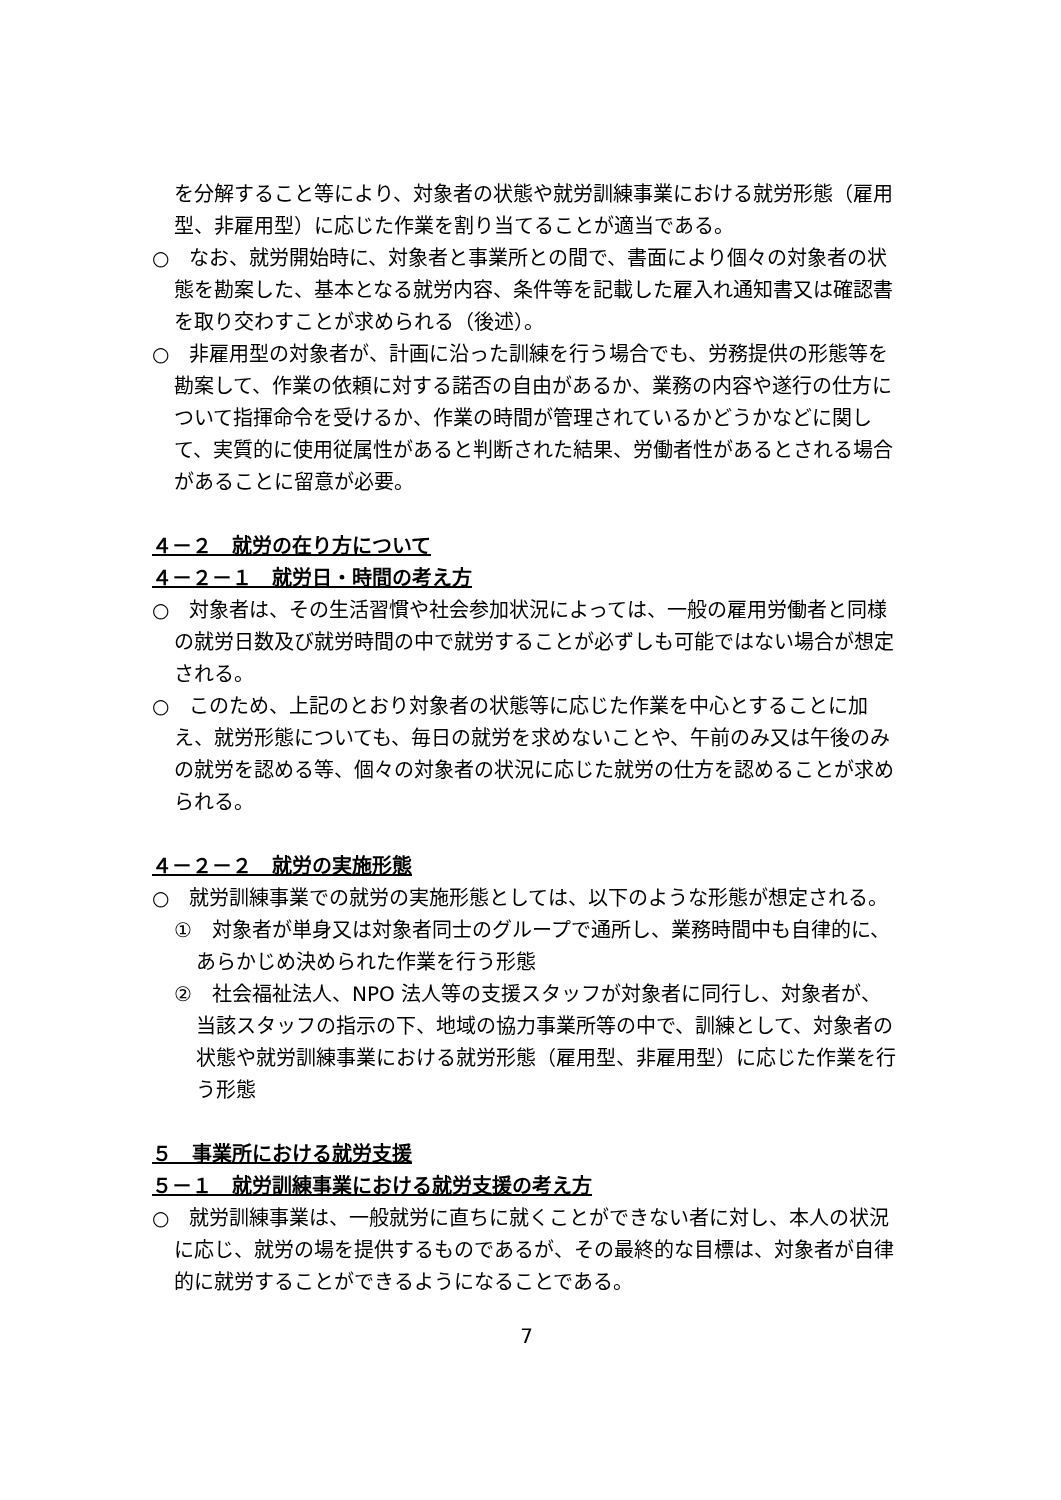を分解すること等により、対象者の状態や就労訓練事業における就労形態（雇用型、非雇用型）に応じた作業を割り当てることが適当である。
○　なお、就労開始時に、対象者と事業所との間で、書面により個々の対象者の状態を勘案した、基本となる就労内容、条件等を記載した雇入れ通知書又は確認書を取り交わすことが求められる（後述）。
○　非雇用型の対象者が、計画に沿った訓練を行う場合でも、労務提供の形態等を勘案して、作業の依頼に対する諾否の自由があるか、業務の内容や遂行の仕方について指揮命令を受けるか、作業の時間が管理されているかどうかなどに関して、実質的に使用従属性があると判断された結果、労働者性があるとされる場合があることに留意が必要。
４－２　就労の在り方について
４－２－１　就労日・時間の考え方
○　対象者は、その生活習慣や社会参加状況によっては、一般の雇用労働者と同様の就労日数及び就労時間の中で就労することが必ずしも可能ではない場合が想定される。
○　このため、上記のとおり対象者の状態等に応じた作業を中心とすることに加え、就労形態についても、毎日の就労を求めないことや、午前のみ又は午後のみの就労を認める等、個々の対象者の状況に応じた就労の仕方を認めることが求められる。
４－２－２　就労の実施形態
○　就労訓練事業での就労の実施形態としては、以下のような形態が想定される。
①　対象者が単身又は対象者同士のグループで通所し、業務時間中も自律的に、あらかじめ決められた作業を行う形態
②　社会福祉法人、NPO 法人等の支援スタッフが対象者に同行し、対象者が、当該スタッフの指示の下、地域の協力事業所等の中で、訓練として、対象者の状態や就労訓練事業における就労形態（雇用型、非雇用型）に応じた作業を行う形態
５　事業所における就労支援
５－１　就労訓練事業における就労支援の考え方
○　就労訓練事業は、一般就労に直ちに就くことができない者に対し、本人の状況に応じ、就労の場を提供するものであるが、その最終的な目標は、対象者が自律的に就労することができるようになることである。
7